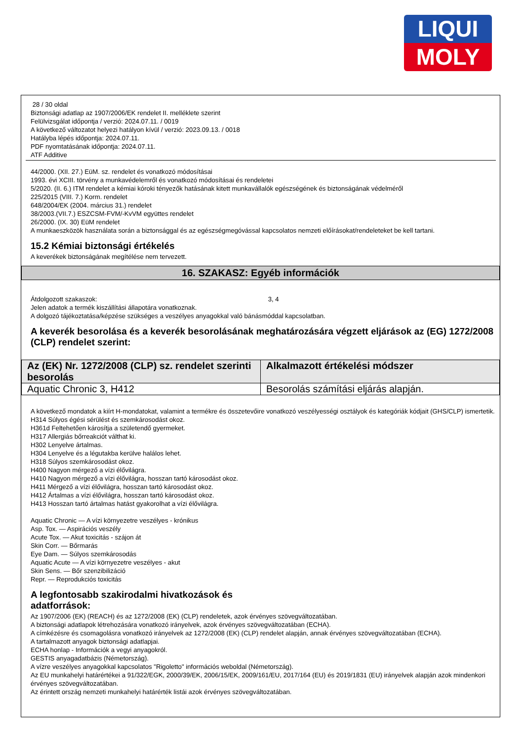LIQUI
MOLY
28 / 30 oldal
Biztonsági adatlap az 1907/2006/EK rendelet II. melléklete szerint
Felülvizsgálat időpontja / verzió: 2024.07.11. / 0019
A következő változatot helyezi hatályon kívül / verzió: 2023.09.13. / 0018
Hatályba lépés időpontja: 2024.07.11.
PDF nyomtatásának időpontja: 2024.07.11.
ATF Additive
44/2000. (XII. 27.) EüM. sz. rendelet és vonatkozó módosításai
1993. évi XCIII. törvény a munkavédelemről és vonatkozó módosításai és rendeletei
5/2020. (II. 6.) ITM rendelet a kémiai kóroki tényezők hatásának kitett munkavállalók egészségének és biztonságának védelméről
225/2015 (VIII. 7.) Korm. rendelet
648/2004/EK (2004. március 31.) rendelet
38/2003.(VII.7.) ESZCSM-FVM/-KvVM együttes rendelet
26/2000. (IX. 30) EüM rendelet
A munkaeszközök használata során a biztonsággal és az egészségmegóvással kapcsolatos nemzeti előírásokat/rendeleteket be kell tartani.
15.2 Kémiai biztonsági értékelés
A keverékek biztonságának megítélése nem tervezett.
16. SZAKASZ: Egyéb információk
Átdolgozott szakaszok: 3, 4
Jelen adatok a termék kiszállítási állapotára vonatkoznak.
A dolgozó tájékoztatása/képzése szükséges a veszélyes anyagokkal való bánásmóddal kapcsolatban.
A keverék besorolása és a keverék besorolásának meghatározására végzett eljárások az (EG) 1272/2008 (CLP) rendelet szerint:
| Az (EK) Nr. 1272/2008 (CLP) sz. rendelet szerinti besorolás | Alkalmazott értékelési módszer |
| --- | --- |
| Aquatic Chronic 3, H412 | Besorolás számítási eljárás alapján. |
A következő mondatok a kiírt H-mondatokat, valamint a termékre és összetevőire vonatkozó veszélyességi osztályok és kategóriák kódjait (GHS/CLP) ismertetik.
H314 Súlyos égési sérülést és szemkárosodást okoz.
H361d Feltehetően károsítja a születendő gyermeket.
H317 Allergiás bőrreakciót válthat ki.
H302 Lenyelve ártalmas.
H304 Lenyelve és a légutakba kerülve halálos lehet.
H318 Súlyos szemkárosodást okoz.
H400 Nagyon mérgező a vízi élővilágra.
H410 Nagyon mérgező a vízi élővilágra, hosszan tartó károsodást okoz.
H411 Mérgező a vízi élővilágra, hosszan tartó károsodást okoz.
H412 Ártalmas a vízi élővilágra, hosszan tartó károsodást okoz.
H413 Hosszan tartó ártalmas hatást gyakorolhat a vízi élővilágra.
Aquatic Chronic — A vízi környezetre veszélyes - krónikus
Asp. Tox. — Aspirációs veszély
Acute Tox. — Akut toxicitás - szájon át
Skin Corr. — Bőrmarás
Eye Dam. — Súlyos szemkárosodás
Aquatic Acute — A vízi környezetre veszélyes - akut
Skin Sens. — Bőr szenzibilizáció
Repr. — Reprodukciós toxicitás
A legfontosabb szakirodalmi hivatkozások és adatforrások:
Az 1907/2006 (EK) (REACH) és az 1272/2008 (EK) (CLP) rendeletek, azok érvényes szövegváltozatában.
A biztonsági adatlapok létrehozására vonatkozó irányelvek, azok érvényes szövegváltozatában (ECHA).
A címkézésre és csomagolásra vonatkozó irányelvek az 1272/2008 (EK) (CLP) rendelet alapján, annak érvényes szövegváltozatában (ECHA).
A tartalmazott anyagok biztonsági adatlapjai.
ECHA honlap - Információk a vegyi anyagokról.
GESTIS anyagadatbázis (Németország).
A vízre veszélyes anyagokkal kapcsolatos "Rigoletto" információs weboldal (Németország).
Az EU munkahelyi határértékei a 91/322/EGK, 2000/39/EK, 2006/15/EK, 2009/161/EU, 2017/164 (EU) és 2019/1831 (EU) irányelvek alapján azok mindenkori érvényes szövegváltozatában.
Az érintett ország nemzeti munkahelyi határérték listái azok érvényes szövegváltozatában.